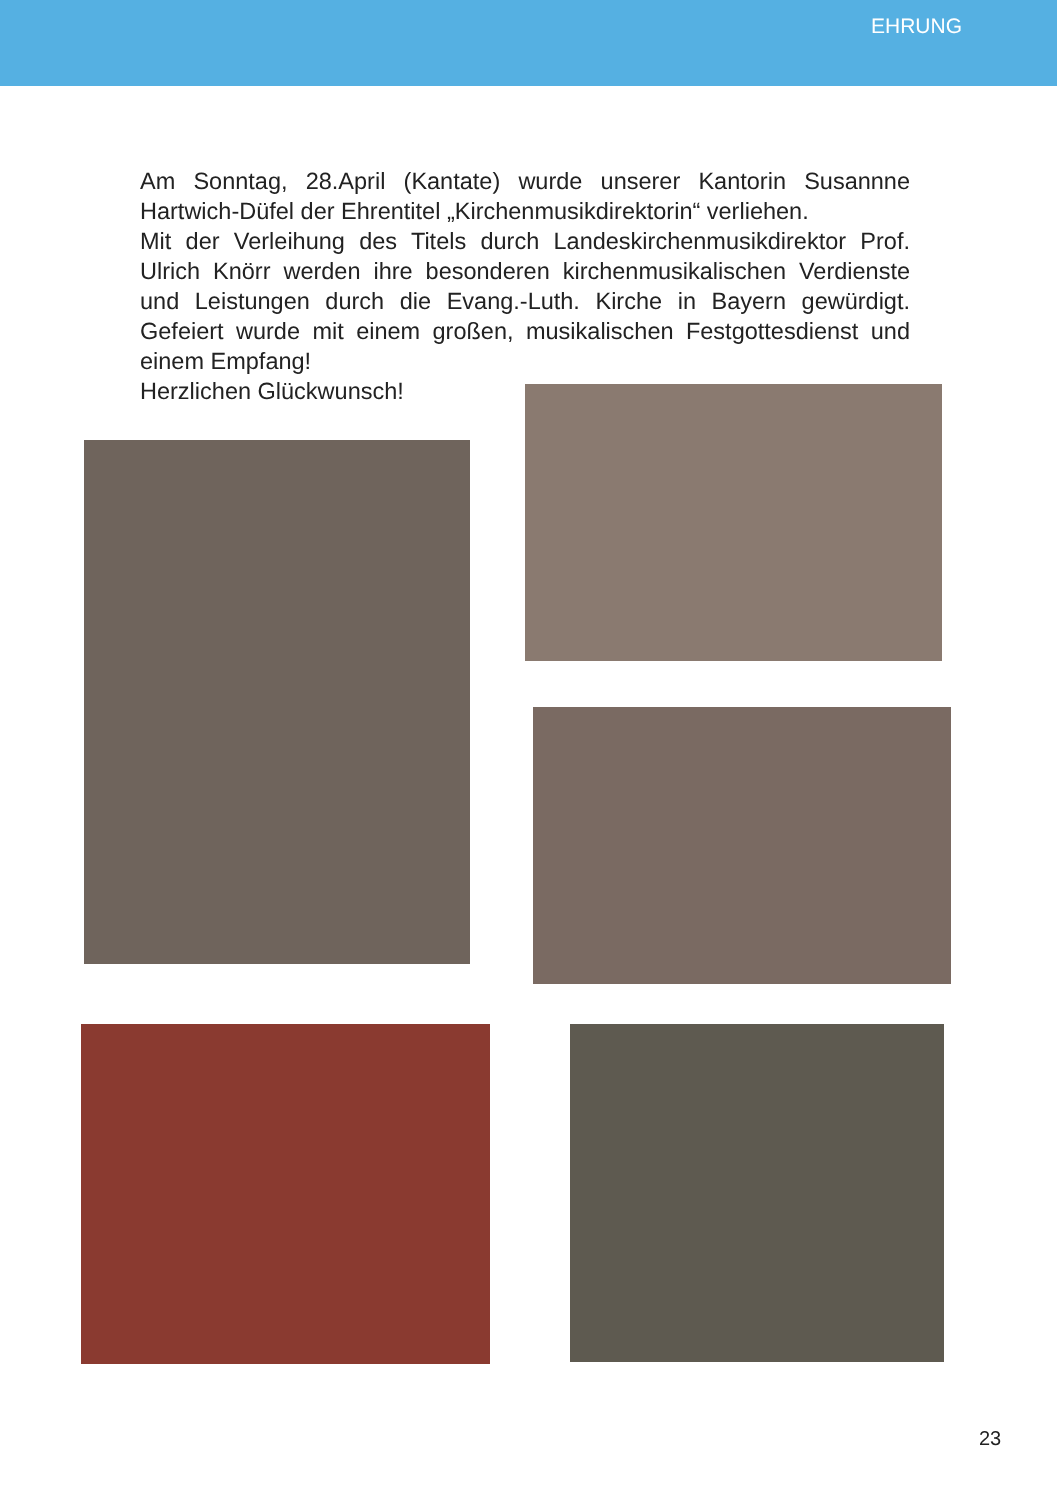EHRUNG
Am Sonntag, 28.April (Kantate) wurde unserer Kantorin Susannne Hartwich-Düfel der Ehrentitel „Kirchenmusikdirektorin“ verliehen.
Mit der Verleihung des Titels durch Landeskirchenmusikdirektor Prof. Ulrich Knörr werden ihre besonderen kirchenmusikalischen Verdienste und Leistungen durch die Evang.-Luth. Kirche in Bayern gewürdigt. Gefeiert wurde mit einem großen, musikalischen Festgottesdienst und einem Empfang!
Herzlichen Glückwunsch!
23